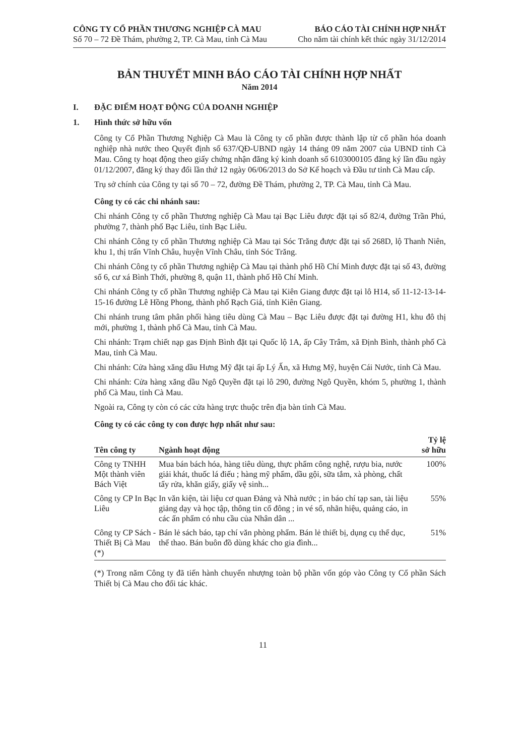CÔNG TY CỔ PHẦN THƯƠNG NGHIỆP CÀ MAU
Số 70 – 72 Đề Thám, phường 2, TP. Cà Mau, tỉnh Cà Mau
BÁO CÁO TÀI CHÍNH HỢP NHẤT
Cho năm tài chính kết thúc ngày 31/12/2014
BẢN THUYẾT MINH BÁO CÁO TÀI CHÍNH HỢP NHẤT
Năm 2014
I. ĐẶC ĐIỂM HOẠT ĐỘNG CỦA DOANH NGHIỆP
1. Hình thức sở hữu vốn
Công ty Cổ Phần Thương Nghiệp Cà Mau là Công ty cổ phần được thành lập từ cổ phần hóa doanh nghiệp nhà nước theo Quyết định số 637/QĐ-UBND ngày 14 tháng 09 năm 2007 của UBND tỉnh Cà Mau. Công ty hoạt động theo giấy chứng nhận đăng ký kinh doanh số 6103000105 đăng ký lần đầu ngày 01/12/2007, đăng ký thay đổi lần thứ 12 ngày 06/06/2013 do Sở Kế hoạch và Đầu tư tỉnh Cà Mau cấp.
Trụ sở chính của Công ty tại số 70 – 72, đường Đề Thám, phường 2, TP. Cà Mau, tỉnh Cà Mau.
Công ty có các chi nhánh sau:
Chi nhánh Công ty cổ phần Thương nghiệp Cà Mau tại Bạc Liêu được đặt tại số 82/4, đường Trần Phú, phường 7, thành phố Bạc Liêu, tỉnh Bạc Liêu.
Chi nhánh Công ty cổ phần Thương nghiệp Cà Mau tại Sóc Trăng được đặt tại số 268D, lộ Thanh Niên, khu 1, thị trấn Vĩnh Châu, huyện Vĩnh Châu, tỉnh Sóc Trăng.
Chi nhánh Công ty cổ phần Thương nghiệp Cà Mau tại thành phố Hồ Chí Minh được đặt tại số 43, đường số 6, cư xá Bình Thới, phường 8, quận 11, thành phố Hồ Chí Minh.
Chi nhánh Công ty cổ phần Thương nghiệp Cà Mau tại Kiên Giang được đặt tại lô H14, số 11-12-13-14-15-16 đường Lê Hồng Phong, thành phố Rạch Giá, tỉnh Kiên Giang.
Chi nhánh trung tâm phân phối hàng tiêu dùng Cà Mau – Bạc Liêu được đặt tại đường H1, khu đô thị mới, phường 1, thành phố Cà Mau, tỉnh Cà Mau.
Chi nhánh: Trạm chiết nạp gas Định Bình đặt tại Quốc lộ 1A, ấp Cây Trâm, xã Định Bình, thành phố Cà Mau, tỉnh Cà Mau.
Chi nhánh: Cửa hàng xăng dầu Hưng Mỹ đặt tại ấp Lý Ấn, xã Hưng Mỹ, huyện Cái Nước, tỉnh Cà Mau.
Chi nhánh: Cửa hàng xăng dầu Ngô Quyền đặt tại lô 290, đường Ngô Quyền, khóm 5, phường 1, thành phố Cà Mau, tỉnh Cà Mau.
Ngoài ra, Công ty còn có các cửa hàng trực thuộc trên địa bàn tỉnh Cà Mau.
Công ty có các công ty con được hợp nhất như sau:
| Tên công ty | Ngành hoạt động | Tỷ lệ sở hữu |
| --- | --- | --- |
| Công ty TNHH Một thành viên Bách Việt | Mua bán bách hóa, hàng tiêu dùng, thực phẩm công nghệ, rượu bia, nước giải khát, thuốc lá điếu ; hàng mỹ phẩm, dầu gội, sữa tắm, xà phòng, chất tẩy rửa, khăn giấy, giấy vệ sinh... | 100% |
| Công ty CP In Bạc Liêu | In văn kiện, tài liệu cơ quan Đảng và Nhà nước ; in báo chí tạp san, tài liệu giảng dạy và học tập, thông tin cổ đông ; in vé số, nhãn hiệu, quảng cáo, in các ấn phẩm có nhu cầu của Nhân dân ... | 55% |
| Công ty CP Sách - Thiết Bị Cà Mau (*) | Bán lẻ sách báo, tạp chí văn phòng phẩm. Bán lẻ thiết bị, dụng cụ thể dục, thể thao. Bán buôn đồ dùng khác cho gia đình... | 51% |
(*) Trong năm Công ty đã tiến hành chuyển nhượng toàn bộ phần vốn góp vào Công ty Cổ phần Sách Thiết bị Cà Mau cho đối tác khác.
11